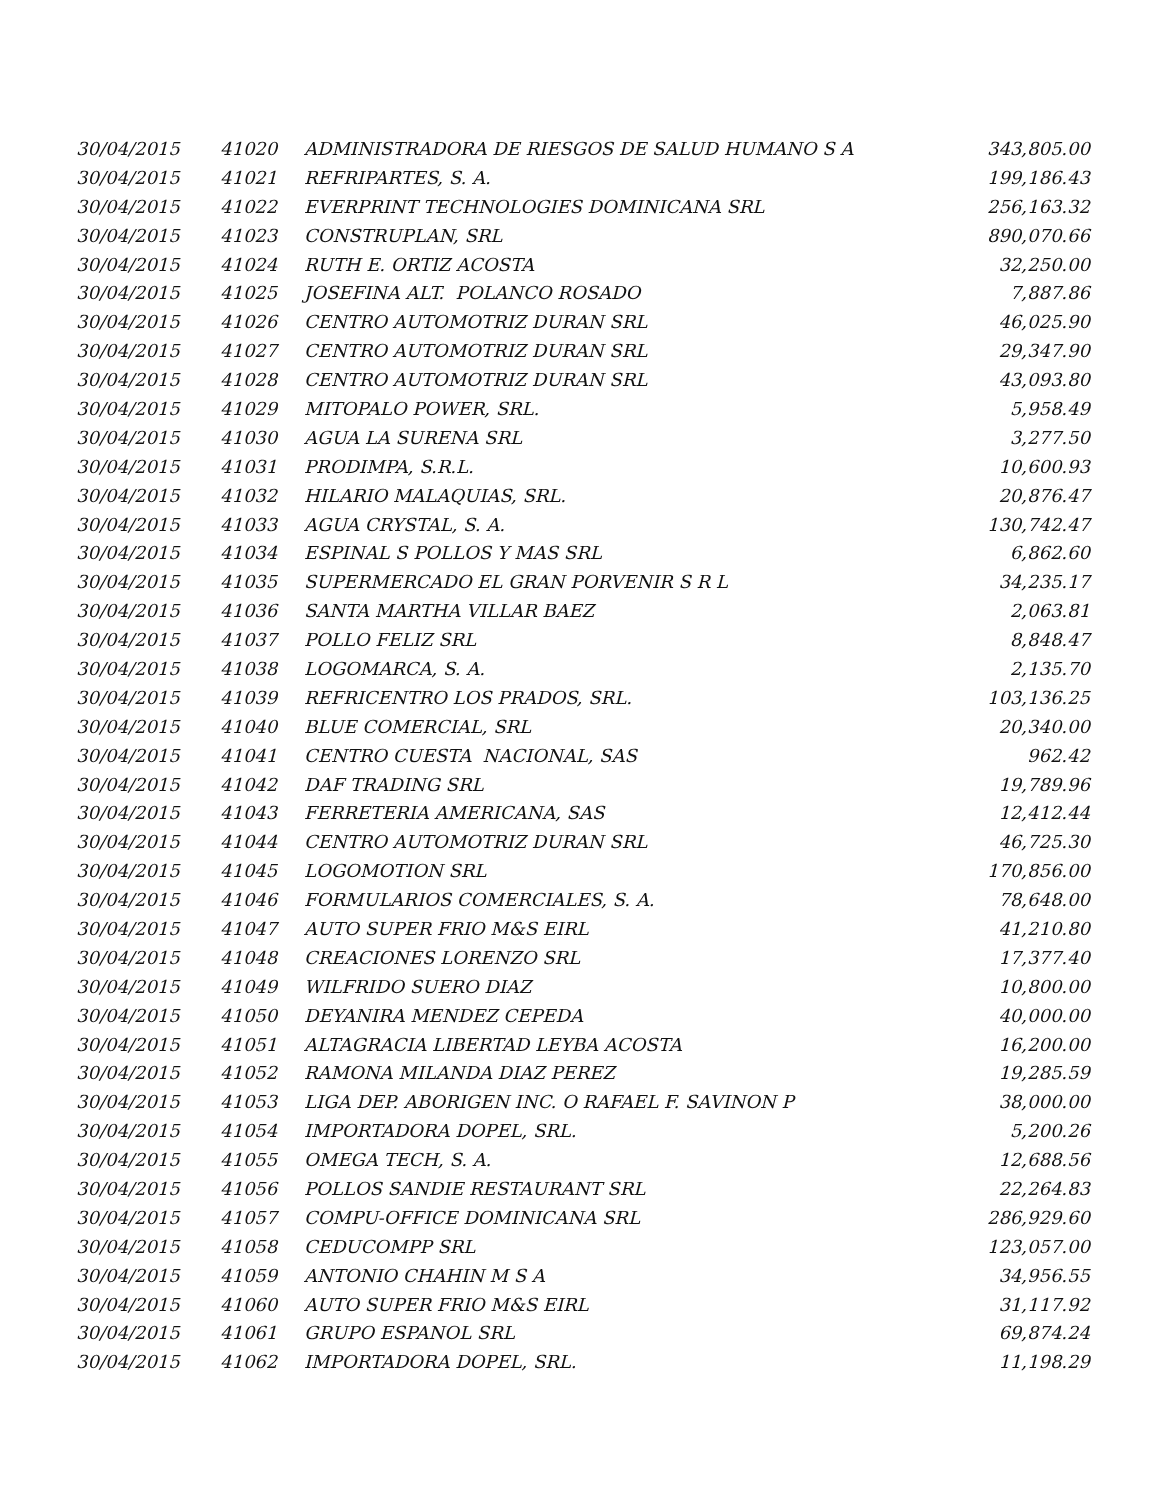| 30/04/2015 | 41020 | ADMINISTRADORA DE RIESGOS DE SALUD HUMANO S A | 343,805.00 |
| 30/04/2015 | 41021 | REFRIPARTES, S. A. | 199,186.43 |
| 30/04/2015 | 41022 | EVERPRINT TECHNOLOGIES DOMINICANA SRL | 256,163.32 |
| 30/04/2015 | 41023 | CONSTRUPLAN, SRL | 890,070.66 |
| 30/04/2015 | 41024 | RUTH E. ORTIZ ACOSTA | 32,250.00 |
| 30/04/2015 | 41025 | JOSEFINA ALT. POLANCO ROSADO | 7,887.86 |
| 30/04/2015 | 41026 | CENTRO AUTOMOTRIZ DURAN SRL | 46,025.90 |
| 30/04/2015 | 41027 | CENTRO AUTOMOTRIZ DURAN SRL | 29,347.90 |
| 30/04/2015 | 41028 | CENTRO AUTOMOTRIZ DURAN SRL | 43,093.80 |
| 30/04/2015 | 41029 | MITOPALO POWER, SRL. | 5,958.49 |
| 30/04/2015 | 41030 | AGUA LA SURENA SRL | 3,277.50 |
| 30/04/2015 | 41031 | PRODIMPA, S.R.L. | 10,600.93 |
| 30/04/2015 | 41032 | HILARIO MALAQUIAS, SRL. | 20,876.47 |
| 30/04/2015 | 41033 | AGUA CRYSTAL, S. A. | 130,742.47 |
| 30/04/2015 | 41034 | ESPINAL S POLLOS Y MAS SRL | 6,862.60 |
| 30/04/2015 | 41035 | SUPERMERCADO EL GRAN PORVENIR S R L | 34,235.17 |
| 30/04/2015 | 41036 | SANTA MARTHA VILLAR BAEZ | 2,063.81 |
| 30/04/2015 | 41037 | POLLO FELIZ SRL | 8,848.47 |
| 30/04/2015 | 41038 | LOGOMARCA, S. A. | 2,135.70 |
| 30/04/2015 | 41039 | REFRICENTRO LOS PRADOS, SRL. | 103,136.25 |
| 30/04/2015 | 41040 | BLUE COMERCIAL, SRL | 20,340.00 |
| 30/04/2015 | 41041 | CENTRO CUESTA NACIONAL, SAS | 962.42 |
| 30/04/2015 | 41042 | DAF TRADING SRL | 19,789.96 |
| 30/04/2015 | 41043 | FERRETERIA AMERICANA, SAS | 12,412.44 |
| 30/04/2015 | 41044 | CENTRO AUTOMOTRIZ DURAN SRL | 46,725.30 |
| 30/04/2015 | 41045 | LOGOMOTION SRL | 170,856.00 |
| 30/04/2015 | 41046 | FORMULARIOS COMERCIALES, S. A. | 78,648.00 |
| 30/04/2015 | 41047 | AUTO SUPER FRIO M&S EIRL | 41,210.80 |
| 30/04/2015 | 41048 | CREACIONES LORENZO SRL | 17,377.40 |
| 30/04/2015 | 41049 | WILFRIDO SUERO DIAZ | 10,800.00 |
| 30/04/2015 | 41050 | DEYANIRA MENDEZ CEPEDA | 40,000.00 |
| 30/04/2015 | 41051 | ALTAGRACIA LIBERTAD LEYBA ACOSTA | 16,200.00 |
| 30/04/2015 | 41052 | RAMONA MILANDA DIAZ PEREZ | 19,285.59 |
| 30/04/2015 | 41053 | LIGA DEP. ABORIGEN INC. O RAFAEL F. SAVINON P | 38,000.00 |
| 30/04/2015 | 41054 | IMPORTADORA DOPEL, SRL. | 5,200.26 |
| 30/04/2015 | 41055 | OMEGA TECH, S. A. | 12,688.56 |
| 30/04/2015 | 41056 | POLLOS SANDIE RESTAURANT SRL | 22,264.83 |
| 30/04/2015 | 41057 | COMPU-OFFICE DOMINICANA SRL | 286,929.60 |
| 30/04/2015 | 41058 | CEDUCOMPP SRL | 123,057.00 |
| 30/04/2015 | 41059 | ANTONIO CHAHIN M S A | 34,956.55 |
| 30/04/2015 | 41060 | AUTO SUPER FRIO M&S EIRL | 31,117.92 |
| 30/04/2015 | 41061 | GRUPO ESPANOL SRL | 69,874.24 |
| 30/04/2015 | 41062 | IMPORTADORA DOPEL, SRL. | 11,198.29 |